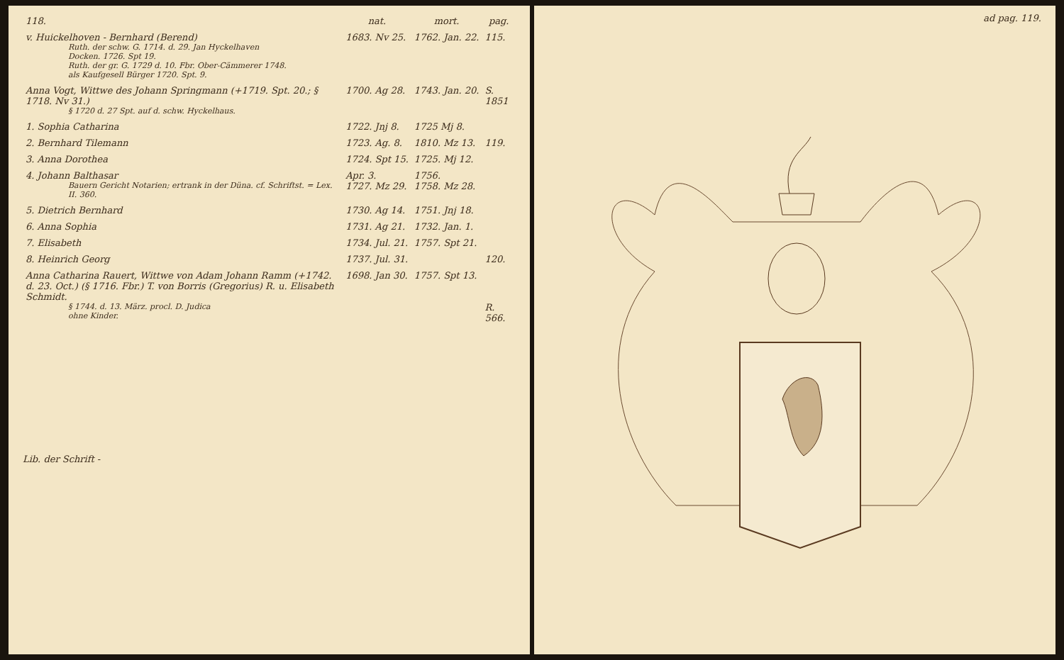| 118. | nat. | mort. | pag. |
| --- | --- | --- | --- |
| v. Huickelhoven - Bernhard (Berend) Ruth. der schw. G. 1714. d. 29. Jan Hyckelhaven Docken. 1726. Spt 19. Ruth. der gr. G. 1729 d. 10. Fbr. Ober-Cämmerer 1748. als Kaufgesell Bürger 1720. Spt. 9. | 1683. Nv 25. | 1762. Jan. 22. | 115. |
| Anna Vogt, Wittwe des Johann Springmann (+1719. Spt. 20.; § 1718. Nv 31.) § 1720 d. 27 Spt. auf d. schw. Hyckelhaus. | 1700. Ag 28. | 1743. Jan. 20. | S. 1851 |
| 1. Sophia Catharina | 1722. Jnj 8. | 1725 Mj 8. | |
| 2. Bernhard Tilemann | 1723. Ag. 8. | 1810. Mz 13. | 119. |
| 3. Anna Dorothea | 1724. Spt 15. | 1725. Mj 12. | |
| 4. Johann Balthasar Bauern Gericht Notarien; ertrank in der Düna. cf. Schriftst. = Lex. II. 360. | Apr. 3. 1727. Mz 29. | 1756. 1758. Mz 28. | |
| 5. Dietrich Bernhard | 1730. Ag 14. | 1751. Jnj 18. | |
| 6. Anna Sophia | 1731. Ag 21. | 1732. Jan. 1. | |
| 7. Elisabeth | 1734. Jul. 21. | 1757. Spt 21. | |
| 8. Heinrich Georg | 1737. Jul. 31. | | 120. |
| Anna Catharina Rauert, Wittwe von Adam Johann Ramm (+1742. d. 23. Oct.) (§ 1716. Fbr.) T. von Borris (Gregorius) R. u. Elisabeth Schmidt. § 1744. d. 13. März. procl. D. Judica ohne Kinder. | 1698. Jan 30. | 1757. Spt 13. | R. 566. |
Lib. der Schrift -
ad pag. 119.